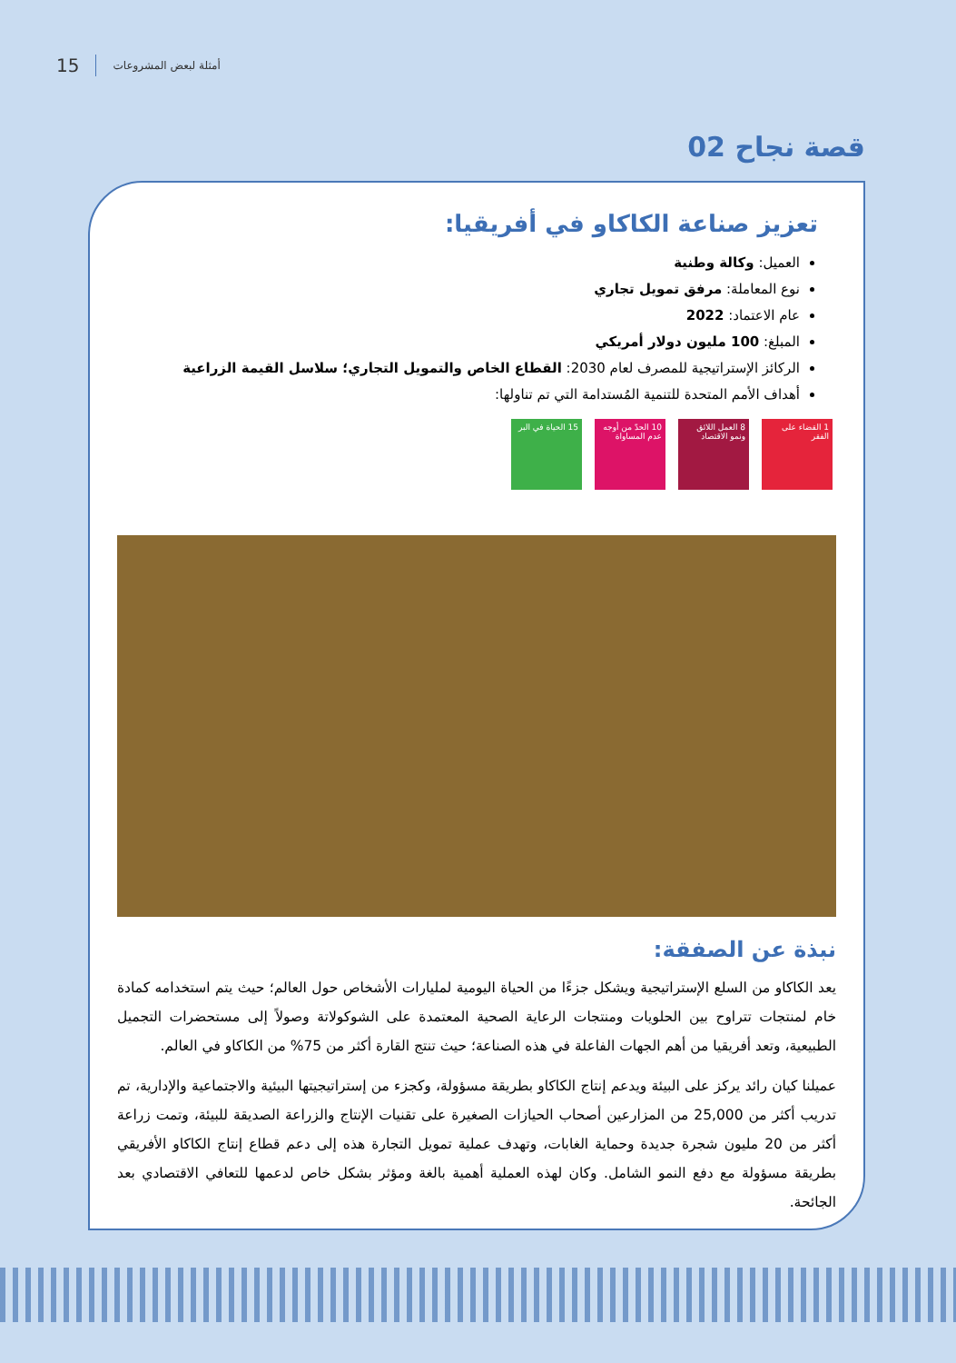15 أمثلة لبعض المشروعات
قصة نجاح 02
تعزيز صناعة الكاكاو في أفريقيا:
العميل: وكالة وطنية
نوع المعاملة: مرفق تمويل تجاري
عام الاعتماد: 2022
المبلغ: 100 مليون دولار أمريكي
الركائز الإستراتيجية للمصرف لعام 2030: القطاع الخاص والتمويل التجاري؛ سلاسل القيمة الزراعية
أهداف الأمم المتحدة للتنمية المُستدامة التي تم تناولها:
1 القضاء على الفقر
8 العمل اللائق ونمو الاقتصاد
10 الحدّ من أوجه عدم المساواة
15 الحياة في البر
نبذة عن الصفقة:
يعد الكاكاو من السلع الإستراتيجية ويشكل جزءًا من الحياة اليومية لمليارات الأشخاص حول العالم؛ حيث يتم استخدامه كمادة خام لمنتجات تتراوح بين الحلويات ومنتجات الرعاية الصحية المعتمدة على الشوكولاتة وصولاً إلى مستحضرات التجميل الطبيعية، وتعد أفريقيا من أهم الجهات الفاعلة في هذه الصناعة؛ حيث تنتج القارة أكثر من 75% من الكاكاو في العالم.
عميلنا كيان رائد يركز على البيئة ويدعم إنتاج الكاكاو بطريقة مسؤولة، وكجزء من إستراتيجيتها البيئية والاجتماعية والإدارية، تم تدريب أكثر من 25,000 من المزارعين أصحاب الحيازات الصغيرة على تقنيات الإنتاج والزراعة الصديقة للبيئة، وتمت زراعة أكثر من 20 مليون شجرة جديدة وحماية الغابات، وتهدف عملية تمويل التجارة هذه إلى دعم قطاع إنتاج الكاكاو الأفريقي بطريقة مسؤولة مع دفع النمو الشامل. وكان لهذه العملية أهمية بالغة ومؤثر بشكل خاص لدعمها للتعافي الاقتصادي بعد الجائحة.